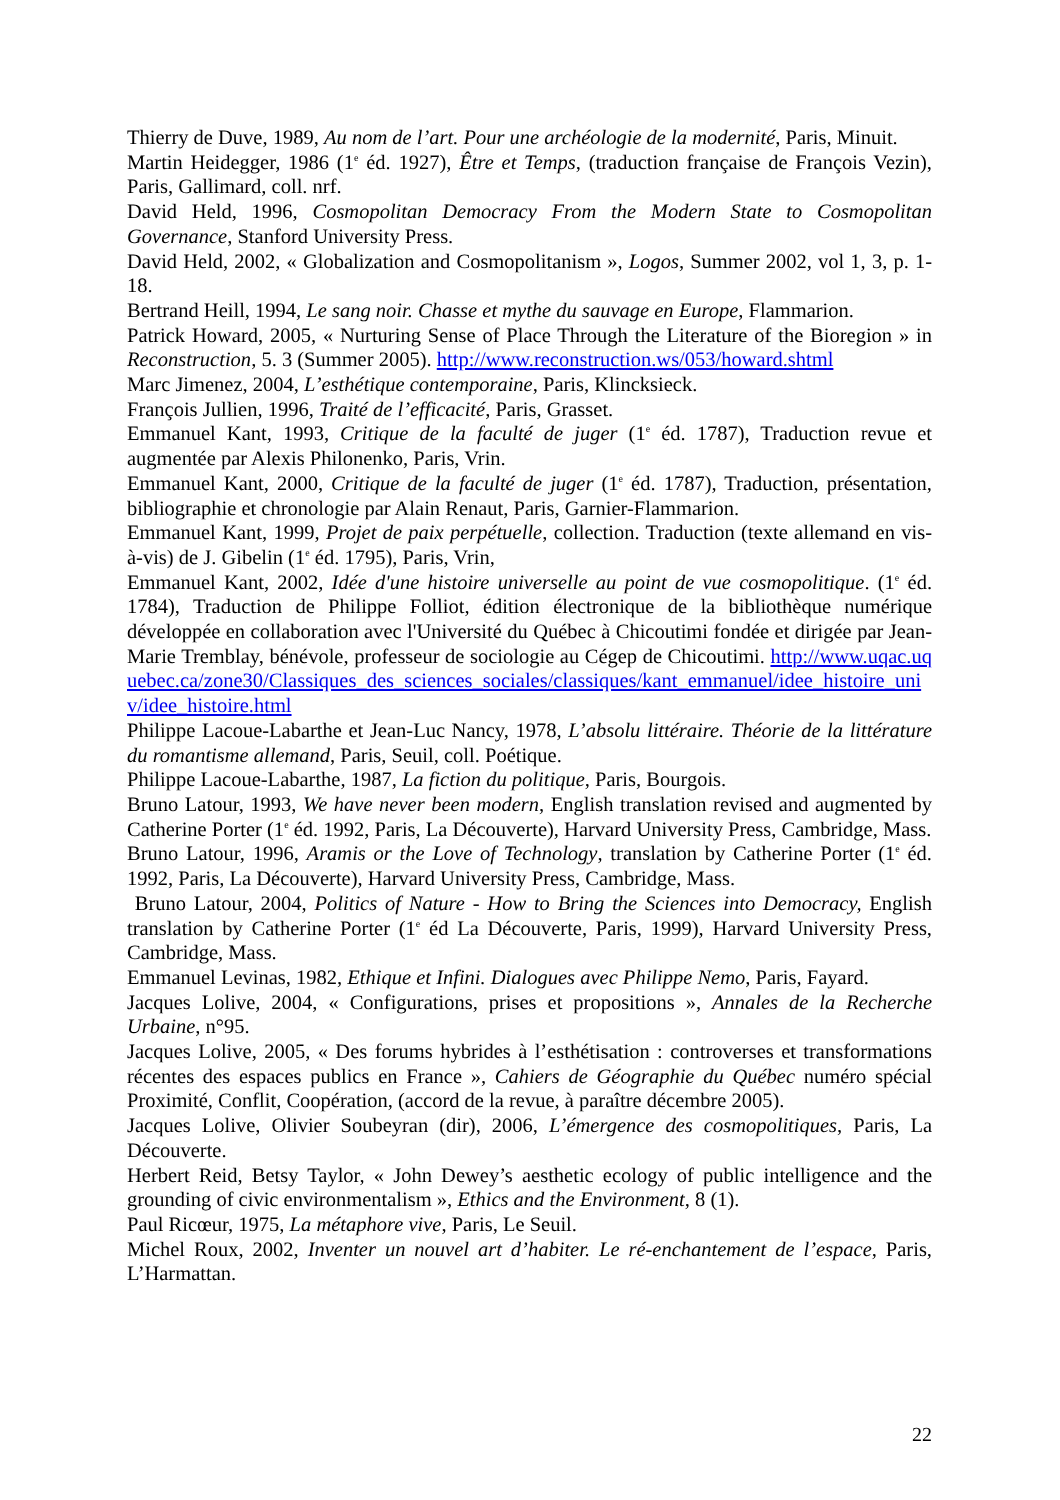Thierry de Duve, 1989, Au nom de l’art. Pour une archéologie de la modernité, Paris, Minuit.
Martin Heidegger, 1986 (1<sup>e</sup> éd. 1927), Être et Temps, (traduction française de François Vezin), Paris, Gallimard, coll. nrf.
David Held, 1996, Cosmopolitan Democracy From the Modern State to Cosmopolitan Governance, Stanford University Press.
David Held, 2002, « Globalization and Cosmopolitanism », Logos, Summer 2002, vol 1, 3, p. 1-18.
Bertrand Heill, 1994, Le sang noir. Chasse et mythe du sauvage en Europe, Flammarion.
Patrick Howard, 2005, « Nurturing Sense of Place Through the Literature of the Bioregion » in Reconstruction, 5. 3 (Summer 2005). http://www.reconstruction.ws/053/howard.shtml
Marc Jimenez, 2004, L’esthétique contemporaine, Paris, Klincksieck.
François Jullien, 1996, Traité de l’efficacité, Paris, Grasset.
Emmanuel Kant, 1993, Critique de la faculté de juger (1<sup>e</sup> éd. 1787), Traduction revue et augmentée par Alexis Philonenko, Paris, Vrin.
Emmanuel Kant, 2000, Critique de la faculté de juger (1<sup>e</sup> éd. 1787), Traduction, présentation, bibliographie et chronologie par Alain Renaut, Paris, Garnier-Flammarion.
Emmanuel Kant, 1999, Projet de paix perpétuelle, collection. Traduction (texte allemand en vis-à-vis) de J. Gibelin (1<sup>e</sup> éd. 1795), Paris, Vrin,
Emmanuel Kant, 2002, Idée d'une histoire universelle au point de vue cosmopolitique. (1<sup>e</sup> éd. 1784), Traduction de Philippe Folliot, édition électronique de la bibliothèque numérique développée en collaboration avec l'Université du Québec à Chicoutimi fondée et dirigée par Jean-Marie Tremblay, bénévole, professeur de sociologie au Cégep de Chicoutimi. http://www.uqac.uquebec.ca/zone30/Classiques_des_sciences_sociales/classiques/kant_emmanuel/idee_histoire_univ/idee_histoire.html
Philippe Lacoue-Labarthe et Jean-Luc Nancy, 1978, L’absolu littéraire. Théorie de la littérature du romantisme allemand, Paris, Seuil, coll. Poétique.
Philippe Lacoue-Labarthe, 1987, La fiction du politique, Paris, Bourgois.
Bruno Latour, 1993, We have never been modern, English translation revised and augmented by Catherine Porter (1<sup>e</sup> éd. 1992, Paris, La Découverte), Harvard University Press, Cambridge, Mass.
Bruno Latour, 1996, Aramis or the Love of Technology, translation by Catherine Porter (1<sup>e</sup> éd. 1992, Paris, La Découverte), Harvard University Press, Cambridge, Mass.
Bruno Latour, 2004, Politics of Nature - How to Bring the Sciences into Democracy, English translation by Catherine Porter (1<sup>e</sup> éd La Découverte, Paris, 1999), Harvard University Press, Cambridge, Mass.
Emmanuel Levinas, 1982, Ethique et Infini. Dialogues avec Philippe Nemo, Paris, Fayard.
Jacques Lolive, 2004, « Configurations, prises et propositions », Annales de la Recherche Urbaine, n°95.
Jacques Lolive, 2005, « Des forums hybrides à l’esthétisation : controverses et transformations récentes des espaces publics en France », Cahiers de Géographie du Québec numéro spécial Proximité, Conflit, Coopération, (accord de la revue, à paraître décembre 2005).
Jacques Lolive, Olivier Soubeyran (dir), 2006, L’émergence des cosmopolitiques, Paris, La Découverte.
Herbert Reid, Betsy Taylor, « John Dewey’s aesthetic ecology of public intelligence and the grounding of civic environmentalism », Ethics and the Environment, 8 (1).
Paul Ricœur, 1975, La métaphore vive, Paris, Le Seuil.
Michel Roux, 2002, Inventer un nouvel art d’habiter. Le ré-enchantement de l’espace, Paris, L’Harmattan.
22